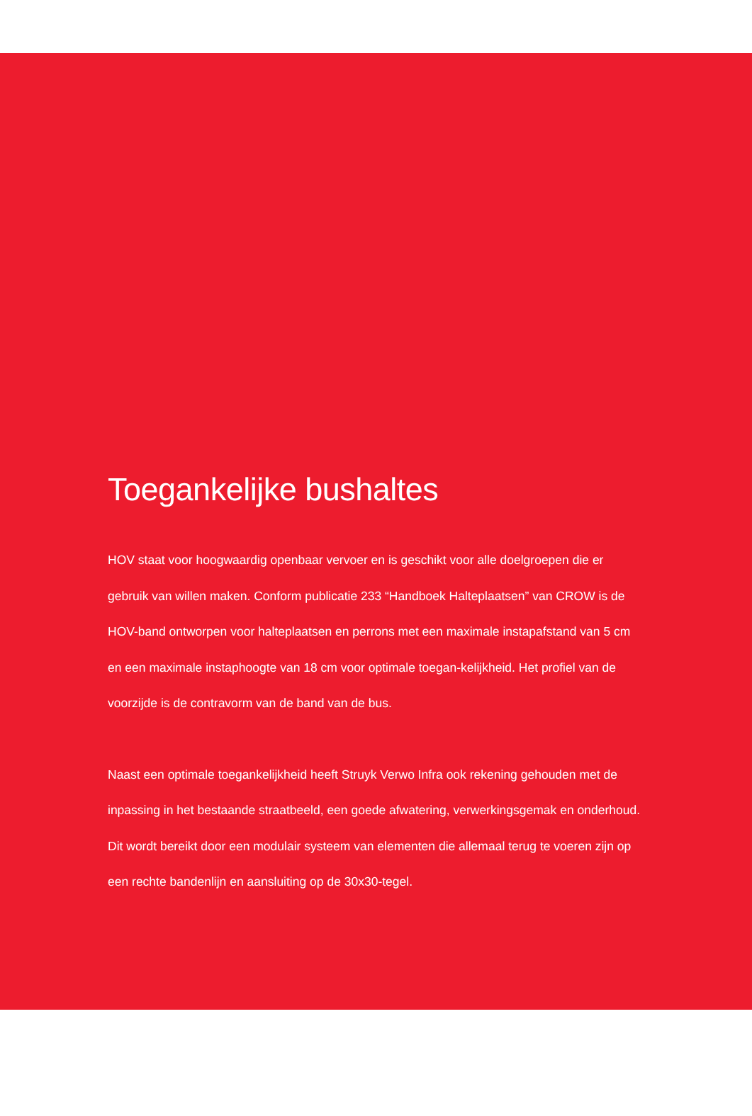Toegankelijke bushaltes
HOV staat voor hoogwaardig openbaar vervoer en is geschikt voor alle doelgroepen die er gebruik van willen maken. Conform publicatie 233 “Handboek Halteplaatsen” van CROW is de HOV-band ontworpen voor halteplaatsen en perrons met een maximale instapafstand van 5 cm en een maximale instaphoogte van 18 cm voor optimale toegan-kelijkheid. Het profiel van de voorzijde is de contravorm van de band van de bus.
Naast een optimale toegankelijkheid heeft Struyk Verwo Infra ook rekening gehouden met de inpassing in het bestaande straatbeeld, een goede afwatering, verwerkingsgemak en onderhoud. Dit wordt bereikt door een modulair systeem van elementen die allemaal terug te voeren zijn op een rechte bandenlijn en aansluiting op de 30x30-tegel.